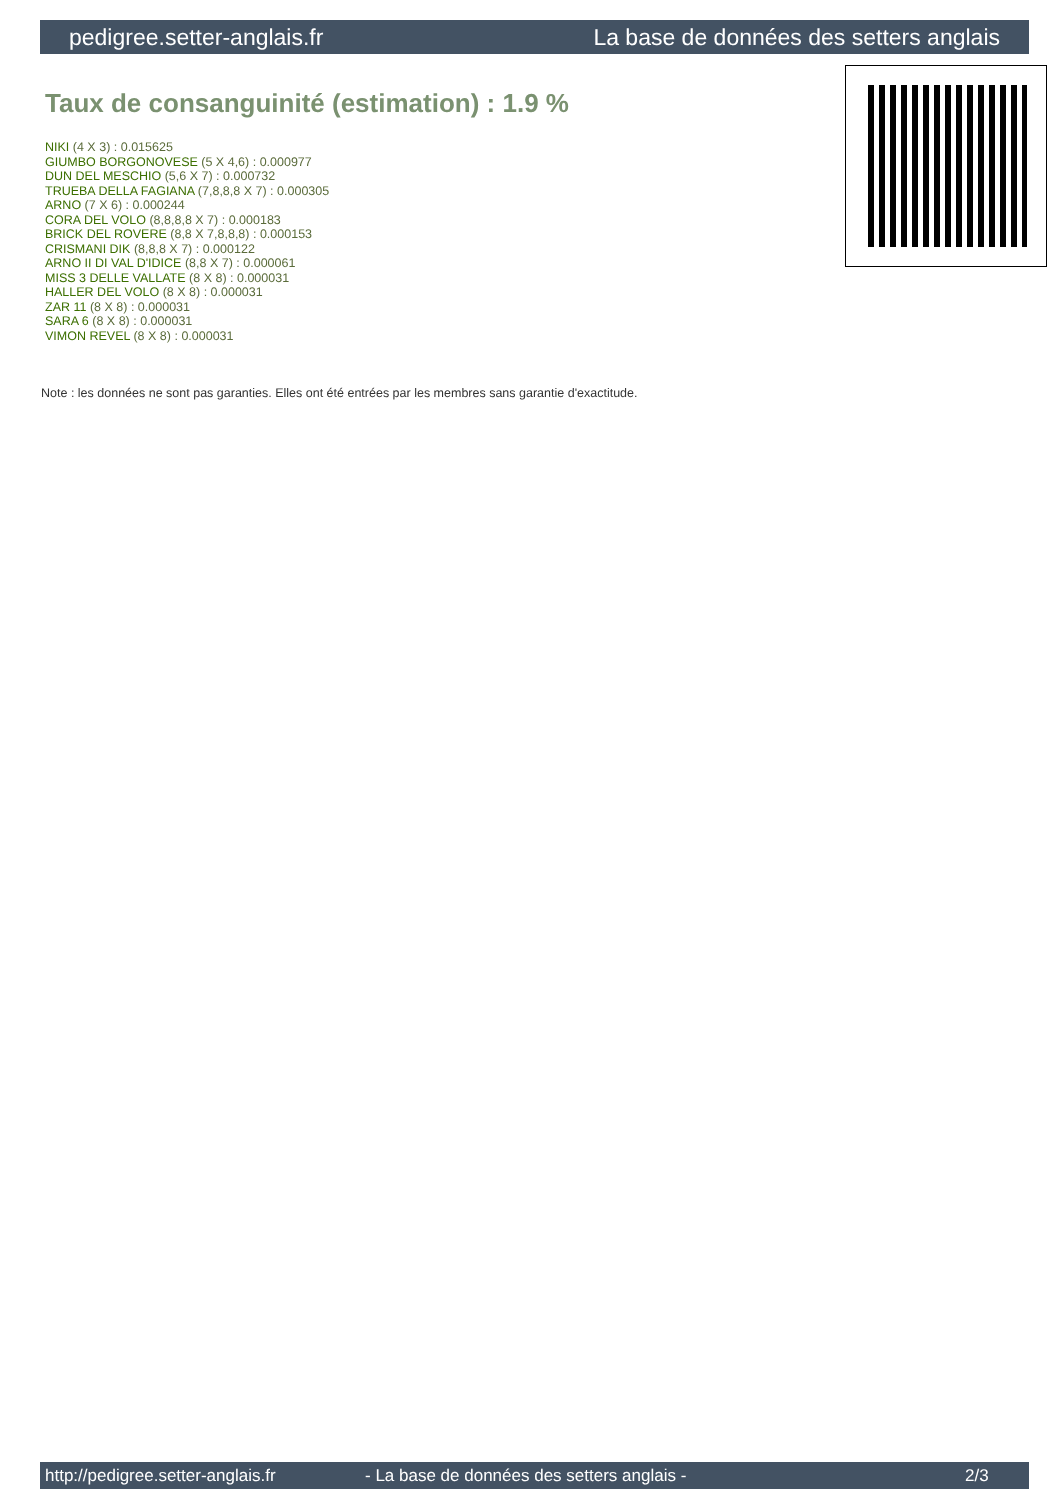pedigree.setter-anglais.fr La base de données des setters anglais
Taux de consanguinité (estimation) : 1.9 %
NIKI (4 X 3) : 0.015625
GIUMBO BORGONOVESE (5 X 4,6) : 0.000977
DUN DEL MESCHIO (5,6 X 7) : 0.000732
TRUEBA DELLA FAGIANA (7,8,8,8 X 7) : 0.000305
ARNO (7 X 6) : 0.000244
CORA DEL VOLO (8,8,8,8 X 7) : 0.000183
BRICK DEL ROVERE (8,8 X 7,8,8,8) : 0.000153
CRISMANI DIK (8,8,8 X 7) : 0.000122
ARNO II DI VAL D'IDICE (8,8 X 7) : 0.000061
MISS 3 DELLE VALLATE (8 X 8) : 0.000031
HALLER DEL VOLO (8 X 8) : 0.000031
ZAR 11 (8 X 8) : 0.000031
SARA 6 (8 X 8) : 0.000031
VIMON REVEL (8 X 8) : 0.000031
Note : les données ne sont pas garanties. Elles ont été entrées par les membres sans garantie d'exactitude.
http://pedigree.setter-anglais.fr - La base de données des setters anglais - 2/3